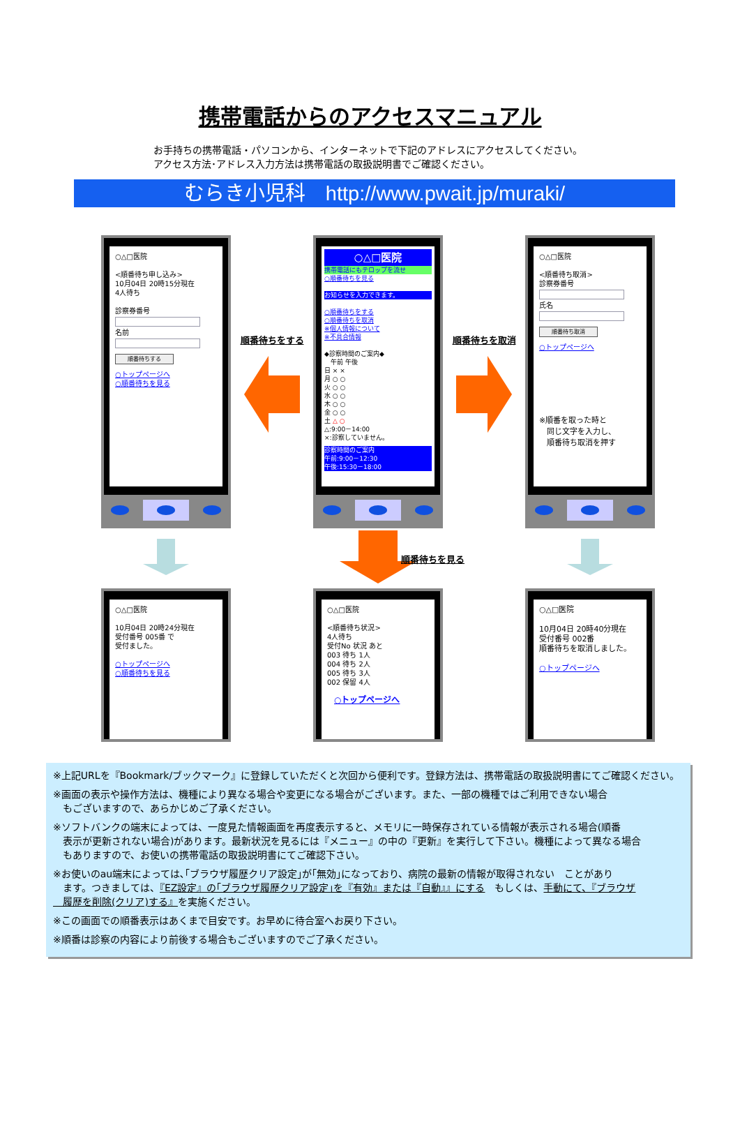携帯電話からのアクセスマニュアル
お手持ちの携帯電話・パソコンから、インターネットで下記のアドレスにアクセスしてください。
アクセス方法･アドレス入力方法は携帯電話の取扱説明書でご確認ください。
むらき小児科　http://www.pwait.jp/muraki/
○△□医院
<順番待ち申し込み>
10月04日 20時15分現在
4人待ち
診察券番号
名前
順番待ちする
○トップページへ
○順番待ちを見る
順番待ちをする
○△□医院
携帯電話にもテロップを流せ
○順番待ちを見る
お知らせを入力できます。
○順番待ちをする
○順番待ちを取消
※個人情報について
※不具合情報
◆診察時間のご案内◆
　午前 午後
日 × ×
月 ○ ○
火 ○ ○
水 ○ ○
木 ○ ○
金 ○ ○
土 △ ○
△:9:00－14:00
×:診察していません。
診察時間のご案内
午前:9:00－12:30
午後:15:30－18:00
順番待ちを取消
○△□医院
<順番待ち取消>
診察券番号
氏名
順番待ち取消
○トップページへ
※順番を取った時と
　同じ文字を入力し、
　順番待ち取消を押す
順番待ちを見る
○△□医院
10月04日 20時24分現在
受付番号 005番 で
受付ました。
○トップページへ
○順番待ちを見る
○△□医院
<順番待ち状況>
4人待ち
受付No 状況 あと
003 待ち 1人
004 待ち 2人
005 待ち 3人
002 保留 4人
○トップページへ
○△□医院
10月04日 20時40分現在
受付番号 002番
順番待ちを取消しました。
○トップページへ
※上記URLを『Bookmark/ブックマーク』に登録していただくと次回から便利です。登録方法は、携帯電話の取扱説明書にてご確認ください。
※画面の表示や操作方法は、機種により異なる場合や変更になる場合がございます。また、一部の機種ではご利用できない場合
　もございますので、あらかじめご了承ください。
※ソフトバンクの端末によっては、一度見た情報画面を再度表示すると、メモリに一時保存されている情報が表示される場合(順番
　表示が更新されない場合)があります。最新状況を見るには『メニュー』の中の『更新』を実行して下さい。機種によって異なる場合
　もありますので、お使いの携帯電話の取扱説明書にてご確認下さい。
※お使いのau端末によっては､｢ブラウザ履歴クリア設定｣が｢無効｣になっており、病院の最新の情報が取得されない　ことがあり
　ます。つきましては、『EZ設定』の｢ブラウザ履歴クリア設定｣を『有効』または『自動』』にする　もしくは、手動にて、『ブラウザ
　履歴を削除(クリア)する』を実施ください。
※この画面での順番表示はあくまで目安です。お早めに待合室へお戻り下さい。
※順番は診察の内容により前後する場合もございますのでご了承ください。